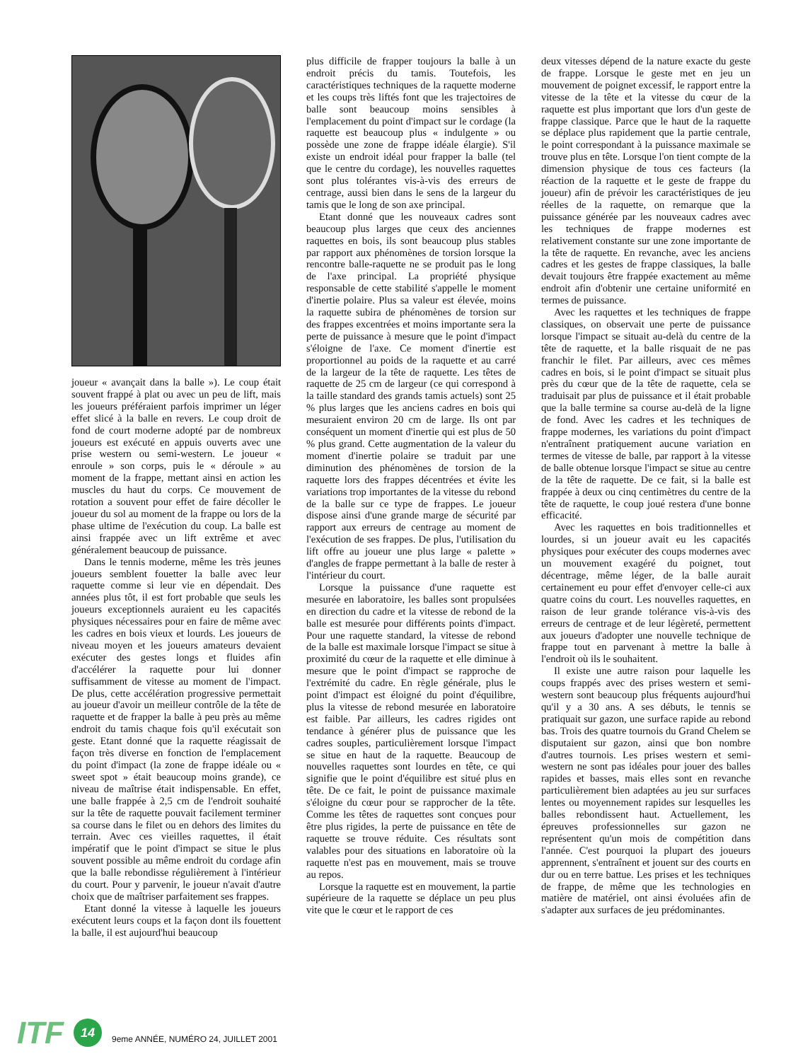joueur « avançait dans la balle »). Le coup était souvent frappé à plat ou avec un peu de lift, mais les joueurs préféraient parfois imprimer un léger effet slicé à la balle en revers. Le coup droit de fond de court moderne adopté par de nombreux joueurs est exécuté en appuis ouverts avec une prise western ou semi-western. Le joueur « enroule » son corps, puis le « déroule » au moment de la frappe, mettant ainsi en action les muscles du haut du corps. Ce mouvement de rotation a souvent pour effet de faire décoller le joueur du sol au moment de la frappe ou lors de la phase ultime de l'exécution du coup. La balle est ainsi frappée avec un lift extrême et avec généralement beaucoup de puissance.
Dans le tennis moderne, même les très jeunes joueurs semblent fouetter la balle avec leur raquette comme si leur vie en dépendait. Des années plus tôt, il est fort probable que seuls les joueurs exceptionnels auraient eu les capacités physiques nécessaires pour en faire de même avec les cadres en bois vieux et lourds. Les joueurs de niveau moyen et les joueurs amateurs devaient exécuter des gestes longs et fluides afin d'accélérer la raquette pour lui donner suffisamment de vitesse au moment de l'impact. De plus, cette accélération progressive permettait au joueur d'avoir un meilleur contrôle de la tête de raquette et de frapper la balle à peu près au même endroit du tamis chaque fois qu'il exécutait son geste. Etant donné que la raquette réagissait de façon très diverse en fonction de l'emplacement du point d'impact (la zone de frappe idéale ou « sweet spot » était beaucoup moins grande), ce niveau de maîtrise était indispensable. En effet, une balle frappée à 2,5 cm de l'endroit souhaité sur la tête de raquette pouvait facilement terminer sa course dans le filet ou en dehors des limites du terrain. Avec ces vieilles raquettes, il était impératif que le point d'impact se situe le plus souvent possible au même endroit du cordage afin que la balle rebondisse régulièrement à l'intérieur du court. Pour y parvenir, le joueur n'avait d'autre choix que de maîtriser parfaitement ses frappes.
Etant donné la vitesse à laquelle les joueurs exécutent leurs coups et la façon dont ils fouettent la balle, il est aujourd'hui beaucoup
plus difficile de frapper toujours la balle à un endroit précis du tamis. Toutefois, les caractéristiques techniques de la raquette moderne et les coups très liftés font que les trajectoires de balle sont beaucoup moins sensibles à l'emplacement du point d'impact sur le cordage (la raquette est beaucoup plus « indulgente » ou possède une zone de frappe idéale élargie). S'il existe un endroit idéal pour frapper la balle (tel que le centre du cordage), les nouvelles raquettes sont plus tolérantes vis-à-vis des erreurs de centrage, aussi bien dans le sens de la largeur du tamis que le long de son axe principal.
Etant donné que les nouveaux cadres sont beaucoup plus larges que ceux des anciennes raquettes en bois, ils sont beaucoup plus stables par rapport aux phénomènes de torsion lorsque la rencontre balle-raquette ne se produit pas le long de l'axe principal. La propriété physique responsable de cette stabilité s'appelle le moment d'inertie polaire. Plus sa valeur est élevée, moins la raquette subira de phénomènes de torsion sur des frappes excentrées et moins importante sera la perte de puissance à mesure que le point d'impact s'éloigne de l'axe. Ce moment d'inertie est proportionnel au poids de la raquette et au carré de la largeur de la tête de raquette. Les têtes de raquette de 25 cm de largeur (ce qui correspond à la taille standard des grands tamis actuels) sont 25 % plus larges que les anciens cadres en bois qui mesuraient environ 20 cm de large. Ils ont par conséquent un moment d'inertie qui est plus de 50 % plus grand. Cette augmentation de la valeur du moment d'inertie polaire se traduit par une diminution des phénomènes de torsion de la raquette lors des frappes décentrées et évite les variations trop importantes de la vitesse du rebond de la balle sur ce type de frappes. Le joueur dispose ainsi d'une grande marge de sécurité par rapport aux erreurs de centrage au moment de l'exécution de ses frappes. De plus, l'utilisation du lift offre au joueur une plus large « palette » d'angles de frappe permettant à la balle de rester à l'intérieur du court.
Lorsque la puissance d'une raquette est mesurée en laboratoire, les balles sont propulsées en direction du cadre et la vitesse de rebond de la balle est mesurée pour différents points d'impact. Pour une raquette standard, la vitesse de rebond de la balle est maximale lorsque l'impact se situe à proximité du cœur de la raquette et elle diminue à mesure que le point d'impact se rapproche de l'extrémité du cadre. En règle générale, plus le point d'impact est éloigné du point d'équilibre, plus la vitesse de rebond mesurée en laboratoire est faible. Par ailleurs, les cadres rigides ont tendance à générer plus de puissance que les cadres souples, particulièrement lorsque l'impact se situe en haut de la raquette. Beaucoup de nouvelles raquettes sont lourdes en tête, ce qui signifie que le point d'équilibre est situé plus en tête. De ce fait, le point de puissance maximale s'éloigne du cœur pour se rapprocher de la tête. Comme les têtes de raquettes sont conçues pour être plus rigides, la perte de puissance en tête de raquette se trouve réduite. Ces résultats sont valables pour des situations en laboratoire où la raquette n'est pas en mouvement, mais se trouve au repos.
Lorsque la raquette est en mouvement, la partie supérieure de la raquette se déplace un peu plus vite que le cœur et le rapport de ces
deux vitesses dépend de la nature exacte du geste de frappe. Lorsque le geste met en jeu un mouvement de poignet excessif, le rapport entre la vitesse de la tête et la vitesse du cœur de la raquette est plus important que lors d'un geste de frappe classique. Parce que le haut de la raquette se déplace plus rapidement que la partie centrale, le point correspondant à la puissance maximale se trouve plus en tête. Lorsque l'on tient compte de la dimension physique de tous ces facteurs (la réaction de la raquette et le geste de frappe du joueur) afin de prévoir les caractéristiques de jeu réelles de la raquette, on remarque que la puissance générée par les nouveaux cadres avec les techniques de frappe modernes est relativement constante sur une zone importante de la tête de raquette. En revanche, avec les anciens cadres et les gestes de frappe classiques, la balle devait toujours être frappée exactement au même endroit afin d'obtenir une certaine uniformité en termes de puissance.
Avec les raquettes et les techniques de frappe classiques, on observait une perte de puissance lorsque l'impact se situait au-delà du centre de la tête de raquette, et la balle risquait de ne pas franchir le filet. Par ailleurs, avec ces mêmes cadres en bois, si le point d'impact se situait plus près du cœur que de la tête de raquette, cela se traduisait par plus de puissance et il était probable que la balle termine sa course au-delà de la ligne de fond. Avec les cadres et les techniques de frappe modernes, les variations du point d'impact n'entraînent pratiquement aucune variation en termes de vitesse de balle, par rapport à la vitesse de balle obtenue lorsque l'impact se situe au centre de la tête de raquette. De ce fait, si la balle est frappée à deux ou cinq centimètres du centre de la tête de raquette, le coup joué restera d'une bonne efficacité.
Avec les raquettes en bois traditionnelles et lourdes, si un joueur avait eu les capacités physiques pour exécuter des coups modernes avec un mouvement exagéré du poignet, tout décentrage, même léger, de la balle aurait certainement eu pour effet d'envoyer celle-ci aux quatre coins du court. Les nouvelles raquettes, en raison de leur grande tolérance vis-à-vis des erreurs de centrage et de leur légèreté, permettent aux joueurs d'adopter une nouvelle technique de frappe tout en parvenant à mettre la balle à l'endroit où ils le souhaitent.
Il existe une autre raison pour laquelle les coups frappés avec des prises western et semi-western sont beaucoup plus fréquents aujourd'hui qu'il y a 30 ans. A ses débuts, le tennis se pratiquait sur gazon, une surface rapide au rebond bas. Trois des quatre tournois du Grand Chelem se disputaient sur gazon, ainsi que bon nombre d'autres tournois. Les prises western et semi-western ne sont pas idéales pour jouer des balles rapides et basses, mais elles sont en revanche particulièrement bien adaptées au jeu sur surfaces lentes ou moyennement rapides sur lesquelles les balles rebondissent haut. Actuellement, les épreuves professionnelles sur gazon ne représentent qu'un mois de compétition dans l'année. C'est pourquoi la plupart des joueurs apprennent, s'entraînent et jouent sur des courts en dur ou en terre battue. Les prises et les techniques de frappe, de même que les technologies en matière de matériel, ont ainsi évoluées afin de s'adapter aux surfaces de jeu prédominantes.
ITF 14 9eme ANNÉE, NUMÉRO 24, JUILLET 2001